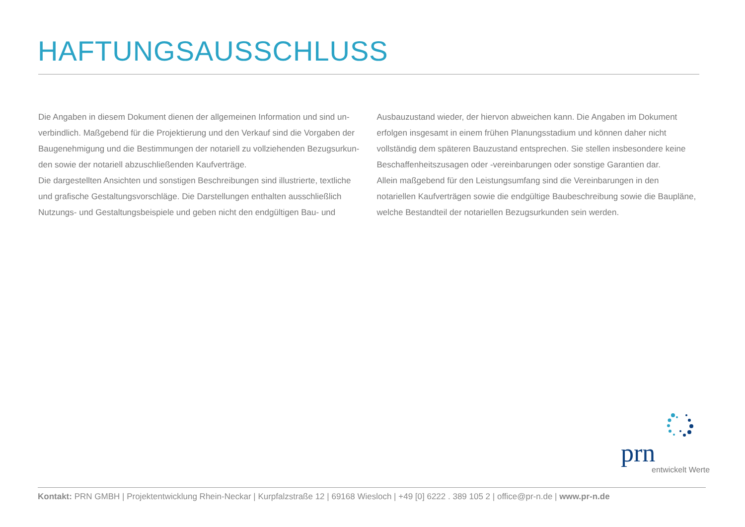HAFTUNGSAUSSCHLUSS
Die Angaben in diesem Dokument dienen der allgemeinen Information und sind un­verbindlich. Maßgebend für die Projektierung und den Verkauf sind die Vorgaben der Baugenehmigung und die Bestimmungen der notariell zu vollziehenden Bezugsurkun­den sowie der notariell abzuschließenden Kaufverträge.
Die dargestellten Ansichten und sonstigen Beschreibungen sind illustrierte, textliche und grafische Gestaltungsvorschläge. Die Darstellungen enthalten ausschließlich Nutzungs- und Gestaltungsbeispiele und geben nicht den endgültigen Bau- und
Ausbauzustand wieder, der hiervon abweichen kann. Die Angaben im Dokument erfolgen insgesamt in einem frühen Planungsstadium und können daher nicht vollständig dem späteren Bauzustand entsprechen. Sie stellen insbesondere keine Beschaffenheitszu­sagen oder -vereinbarungen oder sonstige Garantien dar.
Allein maßgebend für den Leistungsumfang sind die Vereinbarungen in den notariellen Kaufverträgen sowie die endgültige Baubeschreibung sowie die Baupläne, welche Bestandteil der notariellen Bezugsurkunden sein werden.
prn
entwickelt Werte
Kontakt: PRN GMBH | Projektentwicklung Rhein-Neckar | Kurpfalzstraße 12 | 69168 Wiesloch | +49 [0] 6222 . 389 105 2 | office@pr-n.de | www.pr-n.de